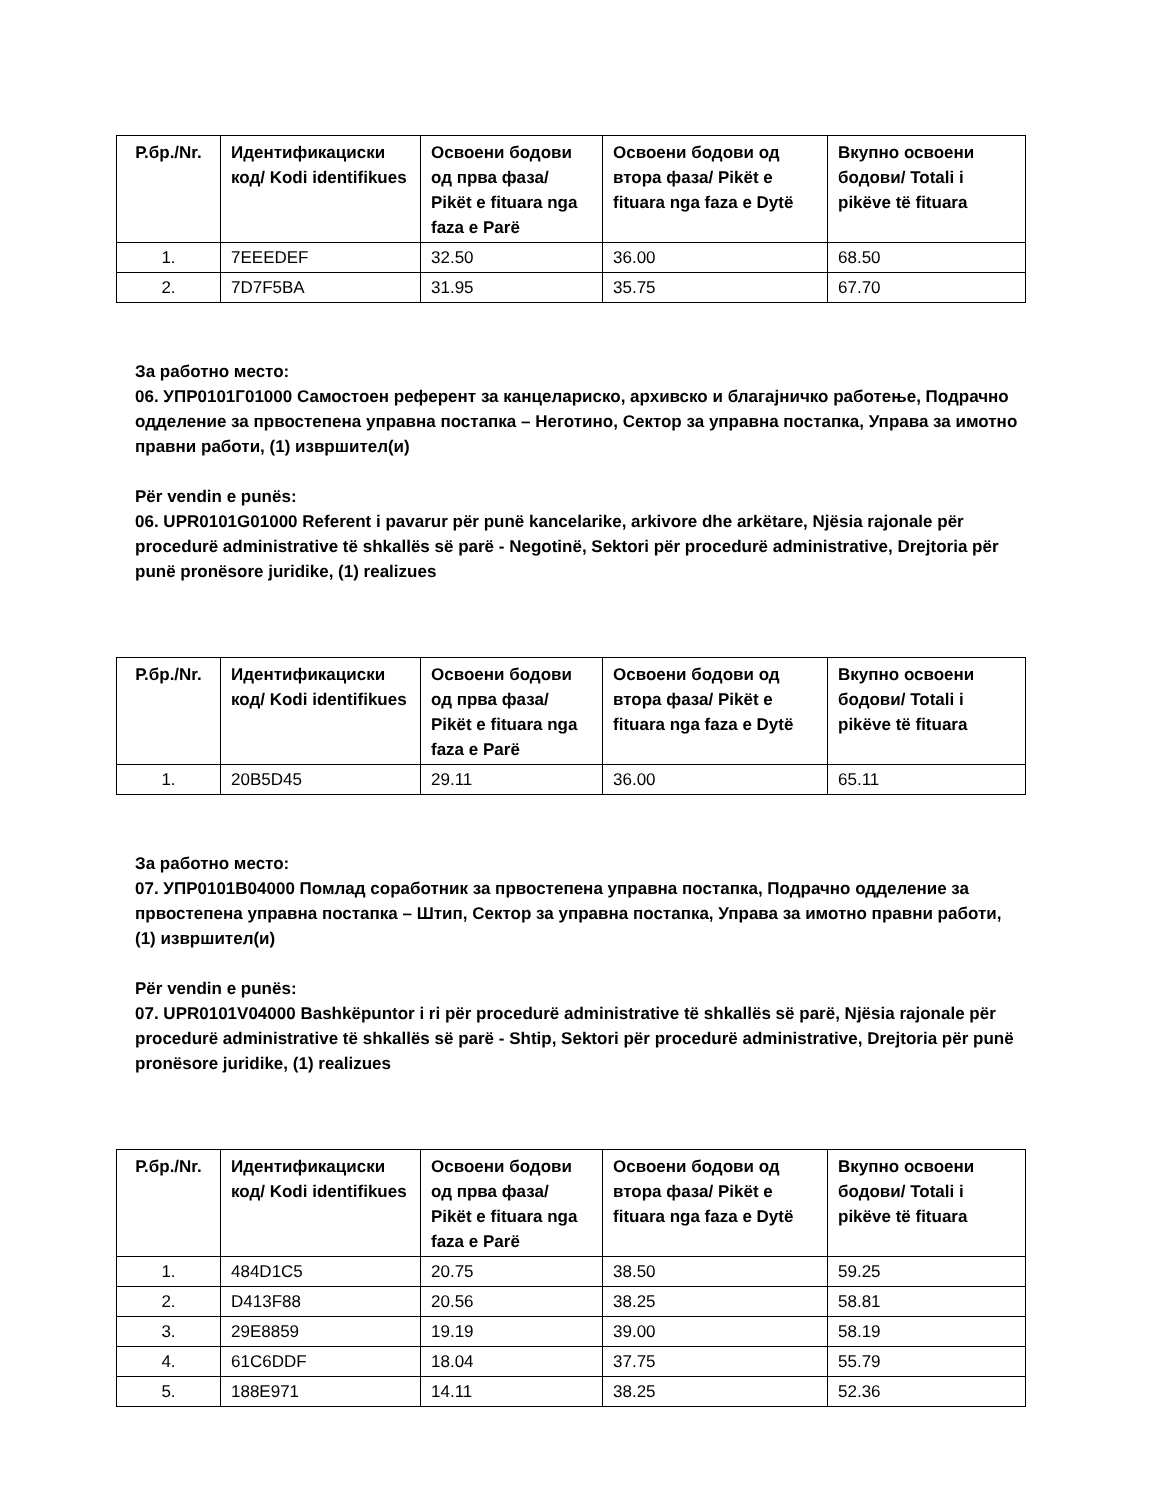| Р.бр./Nr. | Идентификациски код/ Kodi identifikues | Освоени бодови од прва фаза/ Pikët e fituara nga faza e Parë | Освоени бодови од втора фаза/ Pikët e fituara nga faza e Dytë | Вкупно освоени бодови/ Totali i pikëve të fituara |
| --- | --- | --- | --- | --- |
| 1. | 7EEEDEF | 32.50 | 36.00 | 68.50 |
| 2. | 7D7F5BA | 31.95 | 35.75 | 67.70 |
За работно место:
06. УПР0101Г01000 Самостоен референт за канцелариско, архивско и благајничко работење, Подрачно одделение за првостепена управна постапка – Неготино, Сектор за управна постапка, Управа за имотно правни работи, (1) извршител(и)
Për vendin e punës:
06. UPR0101G01000 Referent i pavarur për punë kancelarike, arkivore dhe arkëtare, Njësia rajonale për procedurë administrative të shkallës së parë - Negotinë, Sektori për procedurë administrative, Drejtoria për punë pronësore juridike, (1) realizues
| Р.бр./Nr. | Идентификациски код/ Kodi identifikues | Освоени бодови од прва фаза/ Pikët e fituara nga faza e Parë | Освоени бодови од втора фаза/ Pikët e fituara nga faza e Dytë | Вкупно освоени бодови/ Totali i pikëve të fituara |
| --- | --- | --- | --- | --- |
| 1. | 20B5D45 | 29.11 | 36.00 | 65.11 |
За работно место:
07. УПР0101В04000 Помлад соработник за првостепена управна постапка, Подрачно одделение за првостепена управна постапка – Штип, Сектор за управна постапка, Управа за имотно правни работи, (1) извршител(и)
Për vendin e punës:
07. UPR0101V04000 Bashkëpuntor i ri për procedurë administrative të shkallës së parë, Njësia rajonale për procedurë administrative të shkallës së parë - Shtip, Sektori për procedurë administrative, Drejtoria për punë pronësore juridike, (1) realizues
| Р.бр./Nr. | Идентификациски код/ Kodi identifikues | Освоени бодови од прва фаза/ Pikët e fituara nga faza e Parë | Освоени бодови од втора фаза/ Pikët e fituara nga faza e Dytë | Вкупно освоени бодови/ Totali i pikëve të fituara |
| --- | --- | --- | --- | --- |
| 1. | 484D1C5 | 20.75 | 38.50 | 59.25 |
| 2. | D413F88 | 20.56 | 38.25 | 58.81 |
| 3. | 29E8859 | 19.19 | 39.00 | 58.19 |
| 4. | 61C6DDF | 18.04 | 37.75 | 55.79 |
| 5. | 188E971 | 14.11 | 38.25 | 52.36 |